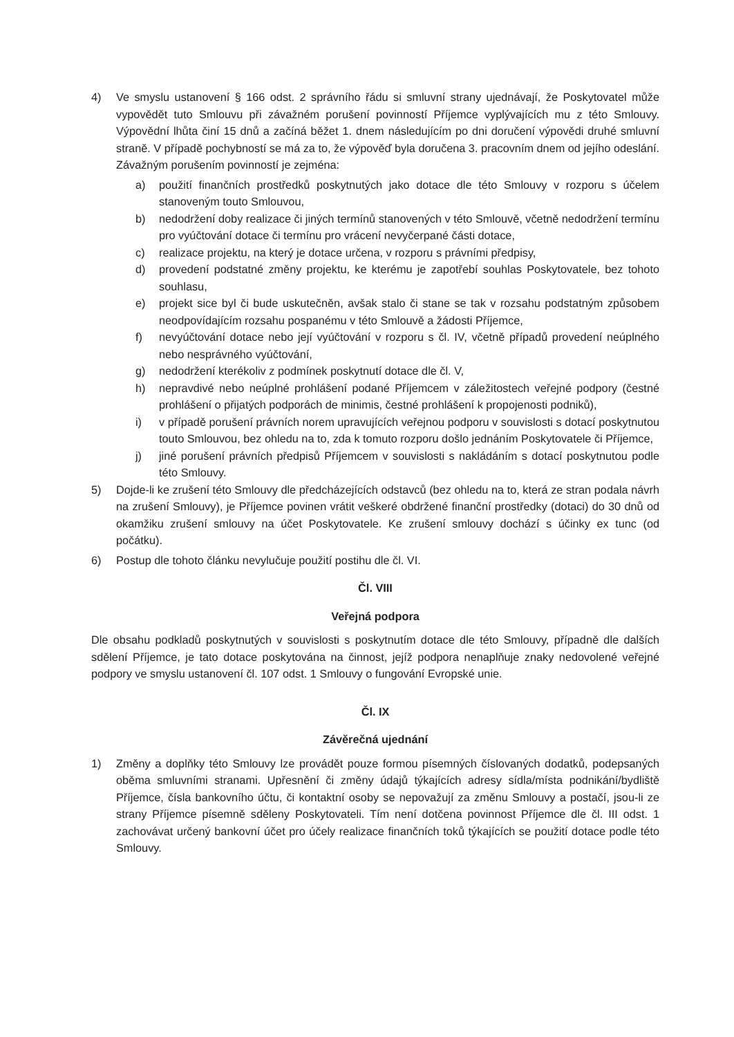4) Ve smyslu ustanovení § 166 odst. 2 správního řádu si smluvní strany ujednávají, že Poskytovatel může vypovědět tuto Smlouvu při závažném porušení povinností Příjemce vyplývajících mu z této Smlouvy. Výpovědní lhůta činí 15 dnů a začíná běžet 1. dnem následujícím po dni doručení výpovědi druhé smluvní straně. V případě pochybností se má za to, že výpověď byla doručena 3. pracovním dnem od jejího odeslání. Závažným porušením povinností je zejména:
a) použití finančních prostředků poskytnutých jako dotace dle této Smlouvy v rozporu s účelem stanoveným touto Smlouvou,
b) nedodržení doby realizace či jiných termínů stanovených v této Smlouvě, včetně nedodržení termínu pro vyúčtování dotace či termínu pro vrácení nevyčerpané části dotace,
c) realizace projektu, na který je dotace určena, v rozporu s právními předpisy,
d) provedení podstatné změny projektu, ke kterému je zapotřebí souhlas Poskytovatele, bez tohoto souhlasu,
e) projekt sice byl či bude uskutečněn, avšak stalo či stane se tak v rozsahu podstatným způsobem neodpovídajícím rozsahu pospanému v této Smlouvě a žádosti Příjemce,
f) nevyúčtování dotace nebo její vyúčtování v rozporu s čl. IV, včetně případů provedení neúplného nebo nesprávného vyúčtování,
g) nedodržení kterékoliv z podmínek poskytnutí dotace dle čl. V,
h) nepravdivé nebo neúplné prohlášení podané Příjemcem v záležitostech veřejné podpory (čestné prohlášení o přijatých podporách de minimis, čestné prohlášení k propojenosti podniků),
i) v případě porušení právních norem upravujících veřejnou podporu v souvislosti s dotací poskytnutou touto Smlouvou, bez ohledu na to, zda k tomuto rozporu došlo jednáním Poskytovatele či Příjemce,
j) jiné porušení právních předpisů Příjemcem v souvislosti s nakládáním s dotací poskytnutou podle této Smlouvy.
5) Dojde-li ke zrušení této Smlouvy dle předcházejících odstavců (bez ohledu na to, která ze stran podala návrh na zrušení Smlouvy), je Příjemce povinen vrátit veškeré obdržené finanční prostředky (dotaci) do 30 dnů od okamžiku zrušení smlouvy na účet Poskytovatele. Ke zrušení smlouvy dochází s účinky ex tunc (od počátku).
6) Postup dle tohoto článku nevylučuje použití postihu dle čl. VI.
Čl. VIII
Veřejná podpora
Dle obsahu podkladů poskytnutých v souvislosti s poskytnutím dotace dle této Smlouvy, případně dle dalších sdělení Příjemce, je tato dotace poskytována na činnost, jejíž podpora nenaplňuje znaky nedovolené veřejné podpory ve smyslu ustanovení čl. 107 odst. 1 Smlouvy o fungování Evropské unie.
Čl. IX
Závěrečná ujednání
1) Změny a doplňky této Smlouvy lze provádět pouze formou písemných číslovaných dodatků, podepsaných oběma smluvními stranami. Upřesnění či změny údajů týkajících adresy sídla/místa podnikání/bydliště Příjemce, čísla bankovního účtu, či kontaktní osoby se nepovažují za změnu Smlouvy a postačí, jsou-li ze strany Příjemce písemně sděleny Poskytovateli. Tím není dotčena povinnost Příjemce dle čl. III odst. 1 zachovávat určený bankovní účet pro účely realizace finančních toků týkajících se použití dotace podle této Smlouvy.